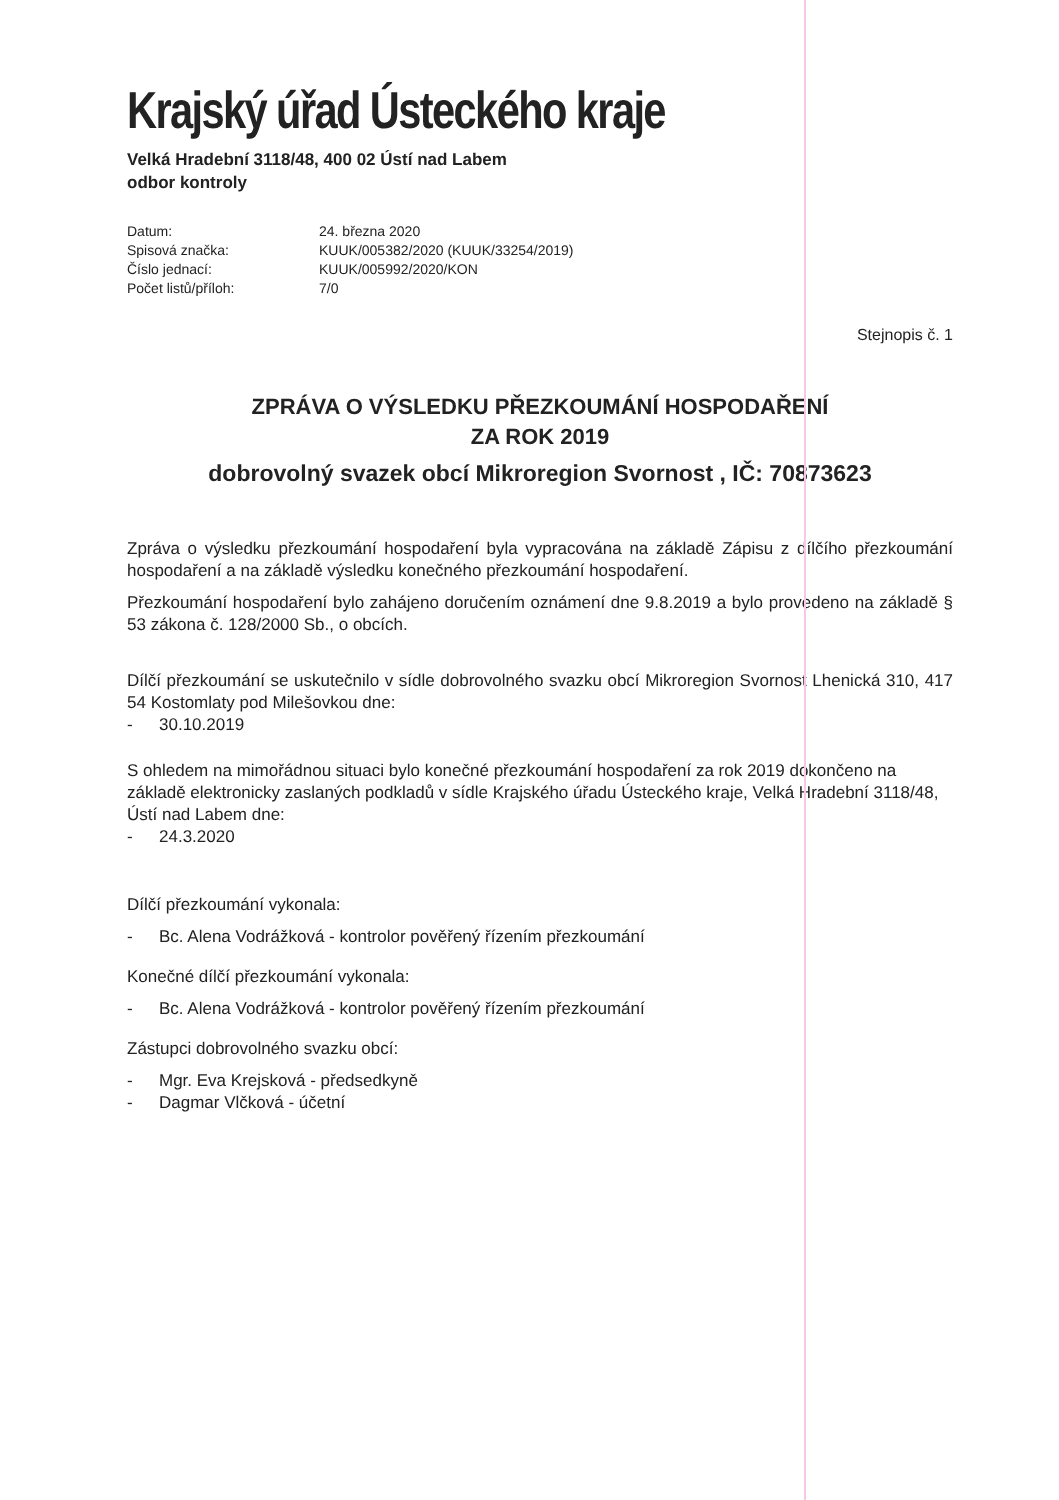Krajský úřad Ústeckého kraje
Velká Hradební 3118/48, 400 02 Ústí nad Labem
odbor kontroly
| Datum: | 24. března 2020 |
| Spisová značka: | KUUK/005382/2020 (KUUK/33254/2019) |
| Číslo jednací: | KUUK/005992/2020/KON |
| Počet listů/příloh: | 7/0 |
Stejnopis č. 1
ZPRÁVA O VÝSLEDKU PŘEZKOUMÁNÍ HOSPODAŘENÍ
ZA ROK 2019
dobrovolný svazek obcí Mikroregion Svornost , IČ: 70873623
Zpráva o výsledku přezkoumání hospodaření byla vypracována na základě Zápisu z dílčího přezkoumání hospodaření a na základě výsledku konečného přezkoumání hospodaření.
Přezkoumání hospodaření bylo zahájeno doručením oznámení dne 9.8.2019 a bylo provedeno na základě § 53 zákona č. 128/2000 Sb., o obcích.
Dílčí přezkoumání se uskutečnilo v sídle dobrovolného svazku obcí Mikroregion Svornost Lhenická 310, 417 54 Kostomlaty pod Milešovkou dne:
- 30.10.2019
S ohledem na mimořádnou situaci bylo konečné přezkoumání hospodaření za rok 2019 dokončeno na základě elektronicky zaslaných podkladů v sídle Krajského úřadu Ústeckého kraje, Velká Hradební 3118/48, Ústí nad Labem dne:
- 24.3.2020
Dílčí přezkoumání vykonala:
- Bc. Alena Vodrážková - kontrolor pověřený řízením přezkoumání
Konečné dílčí přezkoumání vykonala:
- Bc. Alena Vodrážková - kontrolor pověřený řízením přezkoumání
Zástupci dobrovolného svazku obcí:
- Mgr. Eva Krejsková - předsedkyně
- Dagmar Vlčková - účetní